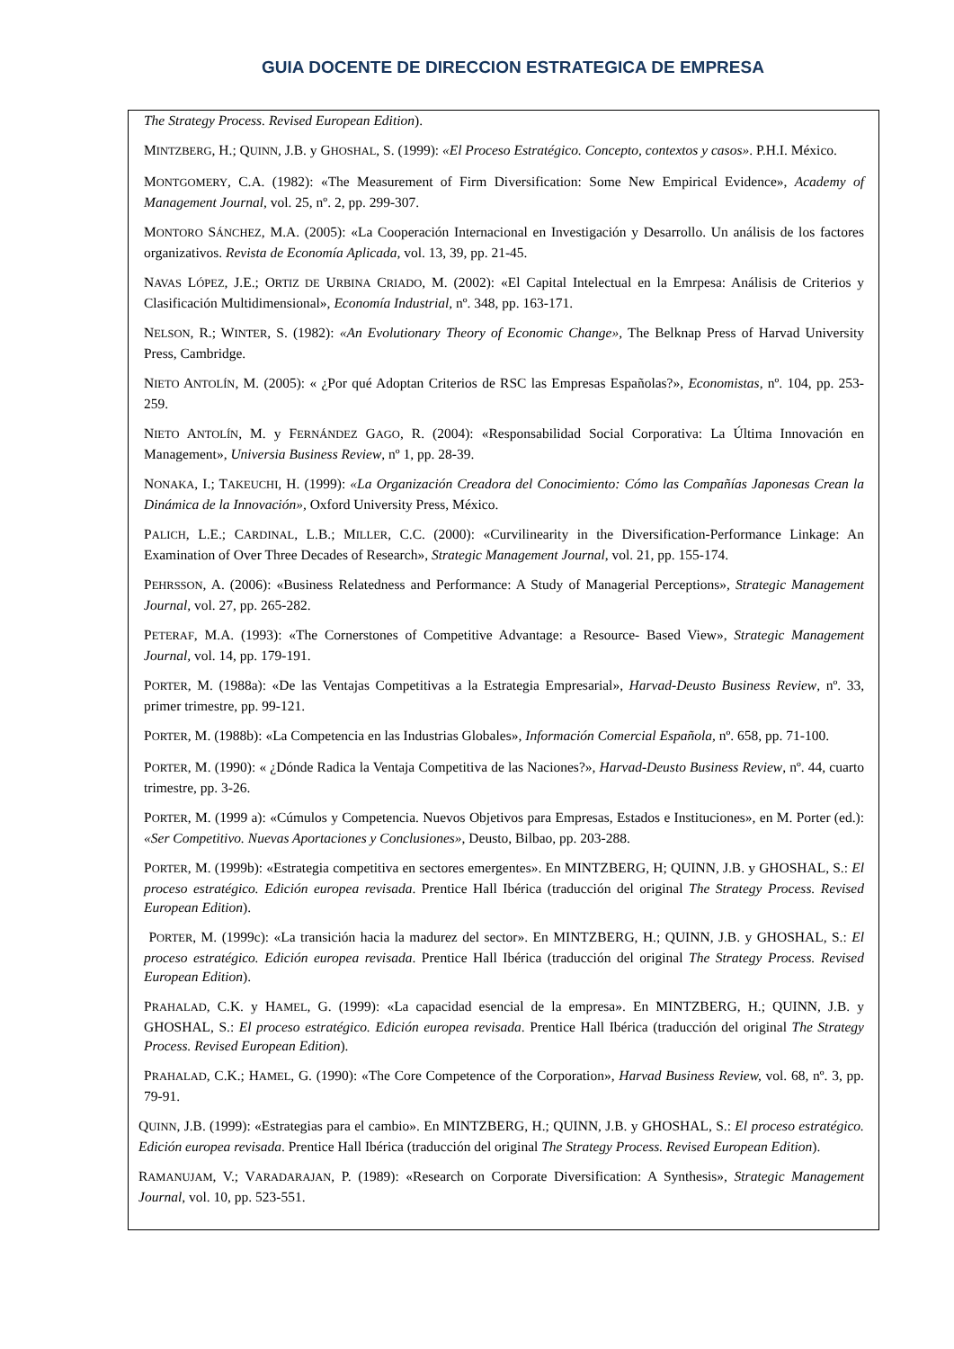GUIA DOCENTE DE DIRECCION ESTRATEGICA DE EMPRESA
The Strategy Process. Revised European Edition).
MINTZBERG, H.; QUINN, J.B. y GHOSHAL, S. (1999): «El Proceso Estratégico. Concepto, contextos y casos». P.H.I. México.
MONTGOMERY, C.A. (1982): «The Measurement of Firm Diversification: Some New Empirical Evidence», Academy of Management Journal, vol. 25, nº. 2, pp. 299-307.
MONTORO SÁNCHEZ, M.A. (2005): «La Cooperación Internacional en Investigación y Desarrollo. Un análisis de los factores organizativos. Revista de Economía Aplicada, vol. 13, 39, pp. 21-45.
NAVAS LÓPEZ, J.E.; ORTIZ DE URBINA CRIADO, M. (2002): «El Capital Intelectual en la Emrpesa: Análisis de Criterios y Clasificación Multidimensional», Economía Industrial, nº. 348, pp. 163-171.
NELSON, R.; WINTER, S. (1982): «An Evolutionary Theory of Economic Change», The Belknap Press of Harvad University Press, Cambridge.
NIETO ANTOLÍN, M. (2005): « ¿Por qué Adoptan Criterios de RSC las Empresas Españolas?», Economistas, nº. 104, pp. 253-259.
NIETO ANTOLÍN, M. y FERNÁNDEZ GAGO, R. (2004): «Responsabilidad Social Corporativa: La Última Innovación en Management», Universia Business Review, nº 1, pp. 28-39.
NONAKA, I.; TAKEUCHI, H. (1999): «La Organización Creadora del Conocimiento: Cómo las Compañías Japonesas Crean la Dinámica de la Innovación», Oxford University Press, México.
PALICH, L.E.; CARDINAL, L.B.; MILLER, C.C. (2000): «Curvilinearity in the Diversification-Performance Linkage: An Examination of Over Three Decades of Research», Strategic Management Journal, vol. 21, pp. 155-174.
PEHRSSON, A. (2006): «Business Relatedness and Performance: A Study of Managerial Perceptions», Strategic Management Journal, vol. 27, pp. 265-282.
PETERAF, M.A. (1993): «The Cornerstones of Competitive Advantage: a Resource- Based View», Strategic Management Journal, vol. 14, pp. 179-191.
PORTER, M. (1988a): «De las Ventajas Competitivas a la Estrategia Empresarial», Harvad-Deusto Business Review, nº. 33, primer trimestre, pp. 99-121.
PORTER, M. (1988b): «La Competencia en las Industrias Globales», Información Comercial Española, nº. 658, pp. 71-100.
PORTER, M. (1990): « ¿Dónde Radica la Ventaja Competitiva de las Naciones?», Harvad-Deusto Business Review, nº. 44, cuarto trimestre, pp. 3-26.
PORTER, M. (1999 a): «Cúmulos y Competencia. Nuevos Objetivos para Empresas, Estados e Instituciones», en M. Porter (ed.): «Ser Competitivo. Nuevas Aportaciones y Conclusiones», Deusto, Bilbao, pp. 203-288.
PORTER, M. (1999b): «Estrategia competitiva en sectores emergentes». En MINTZBERG, H; QUINN, J.B. y GHOSHAL, S.: El proceso estratégico. Edición europea revisada. Prentice Hall Ibérica (traducción del original The Strategy Process. Revised European Edition).
PORTER, M. (1999c): «La transición hacia la madurez del sector». En MINTZBERG, H.; QUINN, J.B. y GHOSHAL, S.: El proceso estratégico. Edición europea revisada. Prentice Hall Ibérica (traducción del original The Strategy Process. Revised European Edition).
PRAHALAD, C.K. y HAMEL, G. (1999): «La capacidad esencial de la empresa». En MINTZBERG, H.; QUINN, J.B. y GHOSHAL, S.: El proceso estratégico. Edición europea revisada. Prentice Hall Ibérica (traducción del original The Strategy Process. Revised European Edition).
PRAHALAD, C.K.; HAMEL, G. (1990): «The Core Competence of the Corporation», Harvad Business Review, vol. 68, nº. 3, pp. 79-91.
QUINN, J.B. (1999): «Estrategias para el cambio». En MINTZBERG, H.; QUINN, J.B. y GHOSHAL, S.: El proceso estratégico. Edición europea revisada. Prentice Hall Ibérica (traducción del original The Strategy Process. Revised European Edition).
RAMANUJAM, V.; VARADARAJAN, P. (1989): «Research on Corporate Diversification: A Synthesis», Strategic Management Journal, vol. 10, pp. 523-551.